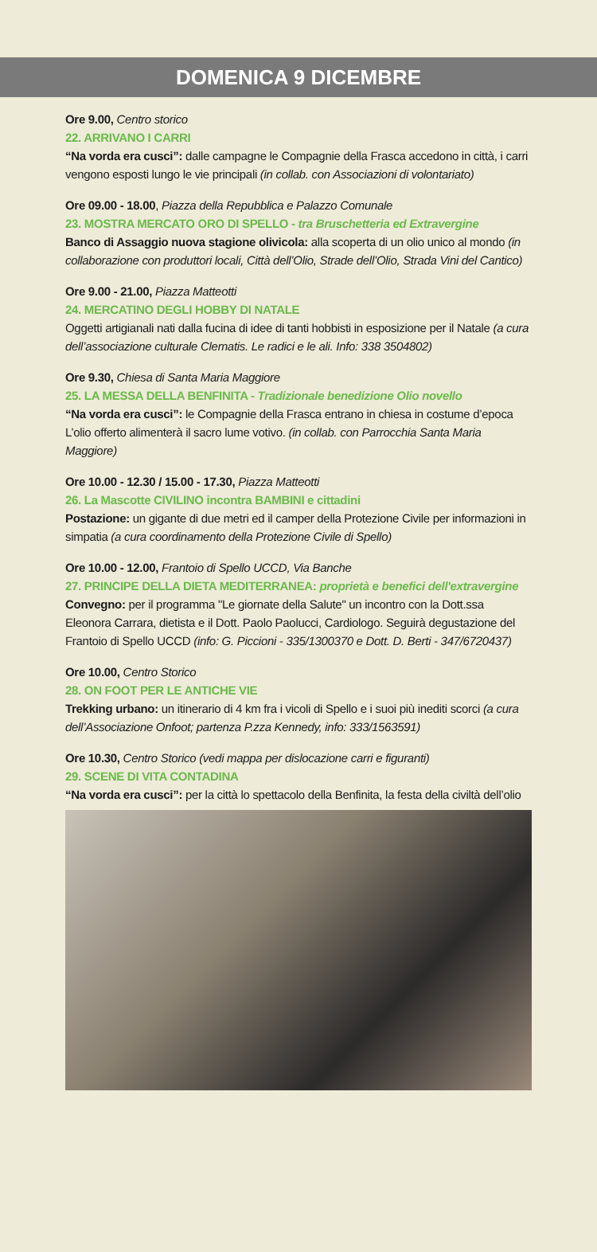DOMENICA 9 DICEMBRE
Ore 9.00, Centro storico
22. ARRIVANO I CARRI
“Na vorda era cusci”: dalle campagne le Compagnie della Frasca accedono in città, i carri vengono esposti lungo le vie principali (in collab. con Associazioni di volontariato)
Ore 09.00 - 18.00, Piazza della Repubblica e Palazzo Comunale
23. MOSTRA MERCATO ORO DI SPELLO - tra Bruschetteria ed Extravergine
Banco di Assaggio nuova stagione olivicola: alla scoperta di un olio unico al mondo (in collaborazione con produttori locali, Città dell’Olio, Strade dell’Olio, Strada Vini del Cantico)
Ore 9.00 - 21.00, Piazza Matteotti
24. MERCATINO DEGLI HOBBY DI NATALE
Oggetti artigianali nati dalla fucina di idee di tanti hobbisti in esposizione per il Natale (a cura dell’associazione culturale Clematis. Le radici e le ali. Info: 338 3504802)
Ore 9.30, Chiesa di Santa Maria Maggiore
25. LA MESSA DELLA BENFINITA - Tradizionale benedizione Olio novello
“Na vorda era cusci”: le Compagnie della Frasca entrano in chiesa in costume d’epoca L’olio offerto alimenterà il sacro lume votivo. (in collab. con Parrocchia Santa Maria Maggiore)
Ore 10.00 - 12.30 / 15.00 - 17.30, Piazza Matteotti
26. La Mascotte CIVILINO incontra BAMBINI e cittadini
Postazione: un gigante di due metri ed il camper della Protezione Civile per informazioni in simpatia (a cura coordinamento della Protezione Civile di Spello)
Ore 10.00 - 12.00, Frantoio di Spello UCCD, Via Banche
27. PRINCIPE DELLA DIETA MEDITERRANEA: proprietà e benefici dell'extravergine
Convegno: per il programma "Le giornate della Salute" un incontro con la Dott.ssa Eleonora Carrara, dietista e il Dott. Paolo Paolucci, Cardiologo. Seguirà degustazione del Frantoio di Spello UCCD (info: G. Piccioni - 335/1300370 e Dott. D. Berti - 347/6720437)
Ore 10.00, Centro Storico
28. ON FOOT PER LE ANTICHE VIE
Trekking urbano: un itinerario di 4 km fra i vicoli di Spello e i suoi più inediti scorci (a cura dell’Associazione Onfoot; partenza P.zza Kennedy, info: 333/1563591)
Ore 10.30, Centro Storico (vedi mappa per dislocazione carri e figuranti)
29. SCENE DI VITA CONTADINA
“Na vorda era cusci”: per la città lo spettacolo della Benfinita, la festa della civiltà dell’olio